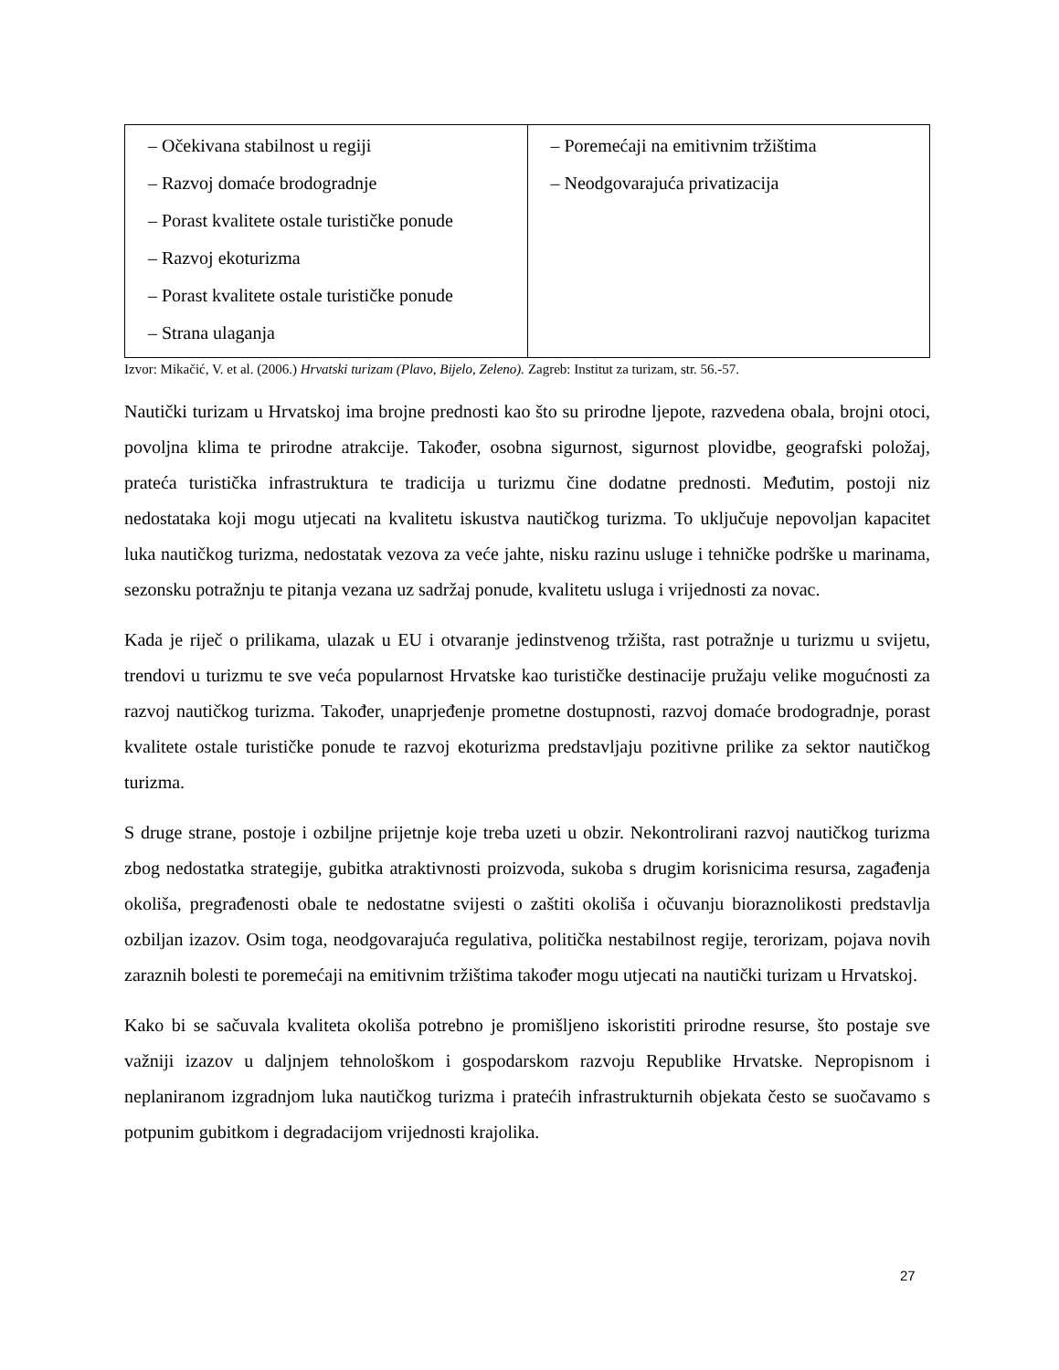| – Očekivana stabilnost u regiji – Razvoj domaće brodogradnje – Porast kvalitete ostale turističke ponude – Razvoj ekoturizma – Porast kvalitete ostale turističke ponude – Strana ulaganja | – Poremećaji na emitivnim tržištima – Neodgovarajuća privatizacija |
Izvor: Mikačić, V. et al. (2006.) Hrvatski turizam (Plavo, Bijelo, Zeleno). Zagreb: Institut za turizam, str. 56.-57.
Nautički turizam u Hrvatskoj ima brojne prednosti kao što su prirodne ljepote, razvedena obala, brojni otoci, povoljna klima te prirodne atrakcije. Također, osobna sigurnost, sigurnost plovidbe, geografski položaj, prateća turistička infrastruktura te tradicija u turizmu čine dodatne prednosti. Međutim, postoji niz nedostataka koji mogu utjecati na kvalitetu iskustva nautičkog turizma. To uključuje nepovoljan kapacitet luka nautičkog turizma, nedostatak vezova za veće jahte, nisku razinu usluge i tehničke podrške u marinama, sezonsku potražnju te pitanja vezana uz sadržaj ponude, kvalitetu usluga i vrijednosti za novac.
Kada je riječ o prilikama, ulazak u EU i otvaranje jedinstvenog tržišta, rast potražnje u turizmu u svijetu, trendovi u turizmu te sve veća popularnost Hrvatske kao turističke destinacije pružaju velike mogućnosti za razvoj nautičkog turizma. Također, unaprjeđenje prometne dostupnosti, razvoj domaće brodogradnje, porast kvalitete ostale turističke ponude te razvoj ekoturizma predstavljaju pozitivne prilike za sektor nautičkog turizma.
S druge strane, postoje i ozbiljne prijetnje koje treba uzeti u obzir. Nekontrolirani razvoj nautičkog turizma zbog nedostatka strategije, gubitka atraktivnosti proizvoda, sukoba s drugim korisnicima resursa, zagađenja okoliša, pregrađenosti obale te nedostatne svijesti o zaštiti okoliša i očuvanju bioraznolikosti predstavlja ozbiljan izazov. Osim toga, neodgovarajuća regulativa, politička nestabilnost regije, terorizam, pojava novih zaraznih bolesti te poremećaji na emitivnim tržištima također mogu utjecati na nautički turizam u Hrvatskoj.
Kako bi se sačuvala kvaliteta okoliša potrebno je promišljeno iskoristiti prirodne resurse, što postaje sve važniji izazov u daljnjem tehnološkom i gospodarskom razvoju Republike Hrvatske. Nepropisnom i neplaniranom izgradnjom luka nautičkog turizma i pratećih infrastrukturnih objekata često se suočavamo s potpunim gubitkom i degradacijom vrijednosti krajolika.
27